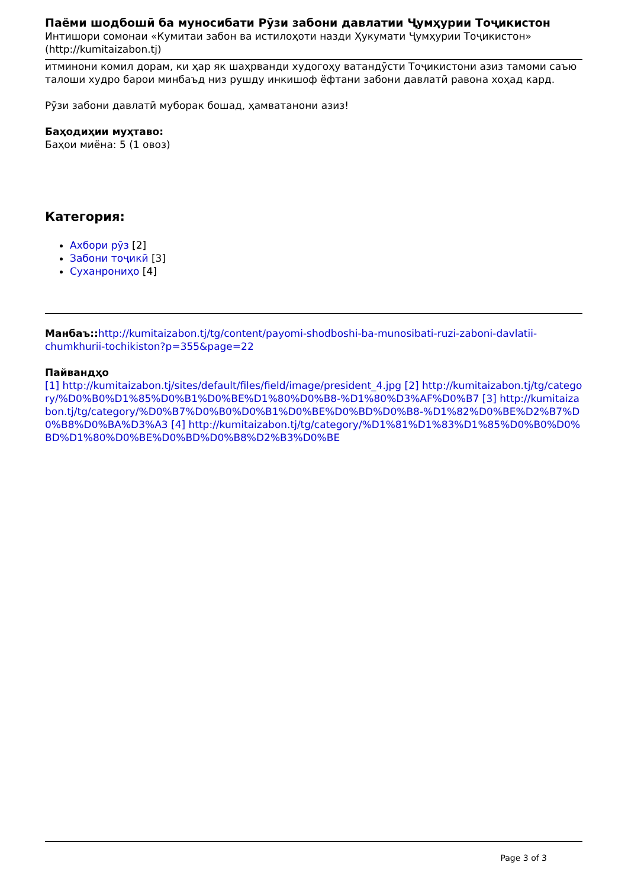Паёми шодбошӣ ба муносибати Рӯзи забони давлатии Ҷумҳурии Тоҷикистон
Интишори сомонаи «Кумитаи забон ва истилоҳоти назди Ҳукумати Ҷумҳурии Тоҷикистон» (http://kumitaizabon.tj)
итминони комил дорам, ки ҳар як шаҳрванди худогоҳу ватандӯсти Тоҷикистони азиз тамоми саъю талоши худро барои минбаъд низ рушду инкишоф ёфтани забони давлатӣ равона хоҳад кард.
Рӯзи забони давлатӣ муборак бошад, ҳамватанони азиз!
Баҳодиҳии муҳтаво:
Баҳои миёна: 5 (1 овоз)
Категория:
Ахбори рӯз [2]
Забони тоҷикӣ [3]
Суханрониҳо [4]
Манбаъ:: http://kumitaizabon.tj/tg/content/payomi-shodboshi-ba-munosibati-ruzi-zaboni-davlatii-chumkhurii-tochikiston?p=355&page=22
Пайвандҳо
[1] http://kumitaizabon.tj/sites/default/files/field/image/president_4.jpg [2] http://kumitaizabon.tj/tg/category/%D0%B0%D1%85%D0%B1%D0%BE%D1%80%D0%B8-%D1%80%D3%AF%D0%B7 [3] http://kumitaizabon.tj/tg/category/%D0%B7%D0%B0%D0%B1%D0%BE%D0%BD%D0%B8-%D1%82%D0%BE%D2%B7%D0%B8%D0%BA%D3%A3 [4] http://kumitaizabon.tj/tg/category/%D1%81%D1%83%D1%85%D0%B0%D0%BD%D1%80%D0%BE%D0%BD%D0%B8%D2%B3%D0%BE
Page 3 of 3